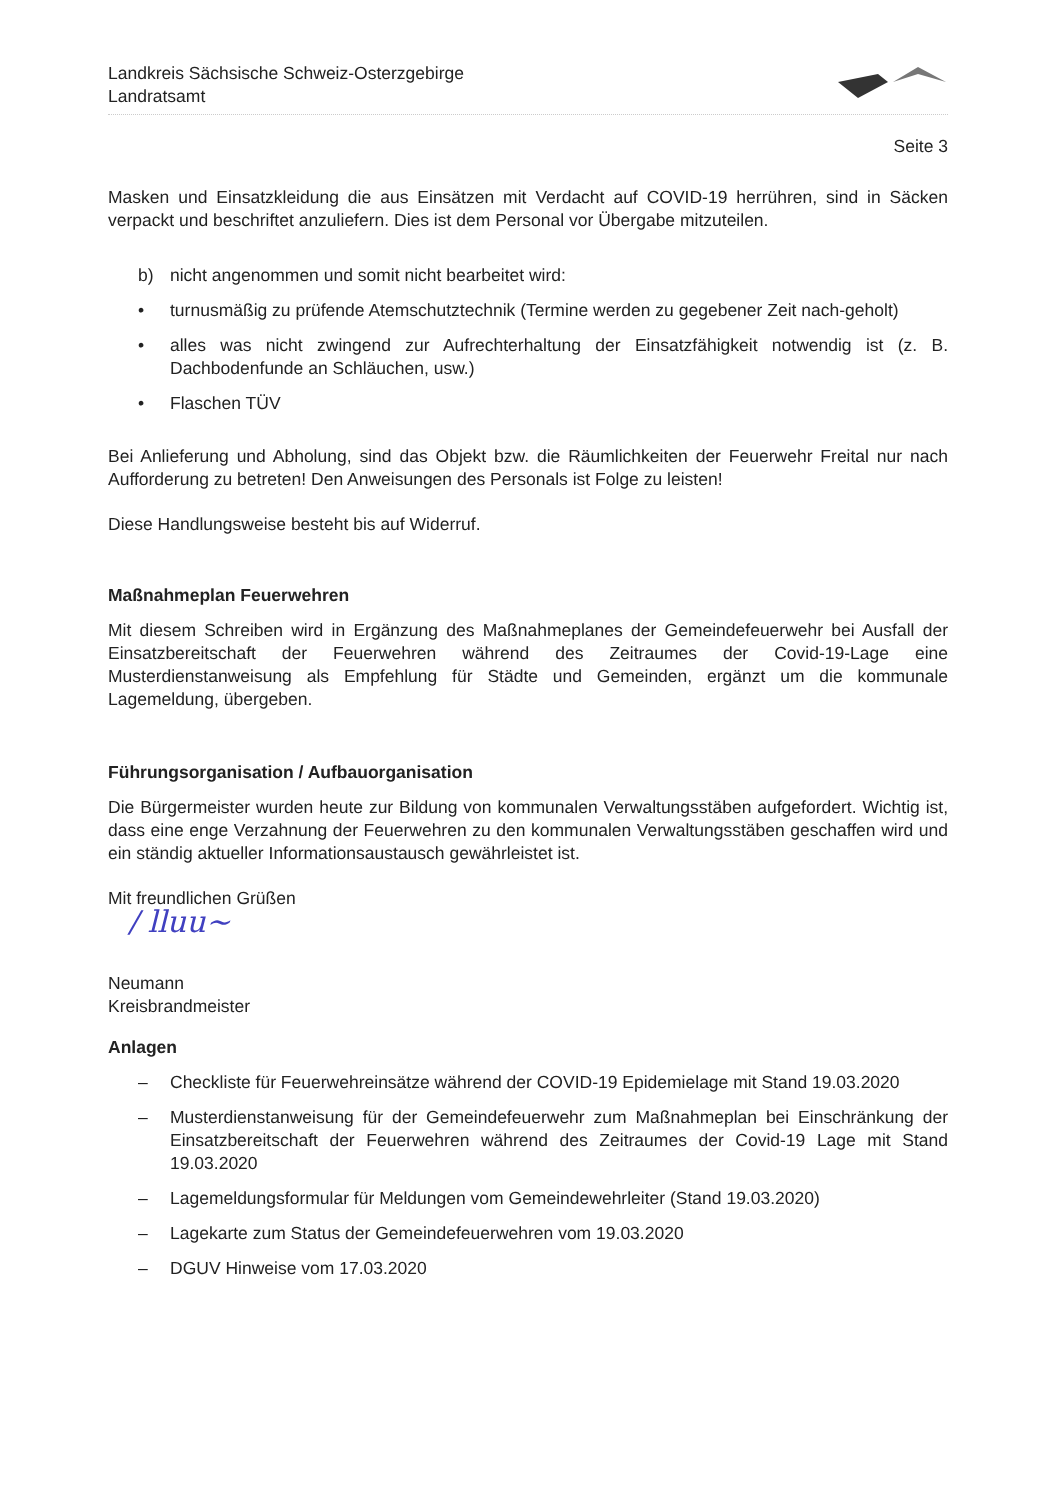Landkreis Sächsische Schweiz-Osterzgebirge
Landratsamt
Seite 3
Masken und Einsatzkleidung die aus Einsätzen mit Verdacht auf COVID-19 herrühren, sind in Säcken verpackt und beschriftet anzuliefern. Dies ist dem Personal vor Übergabe mitzuteilen.
b) nicht angenommen und somit nicht bearbeitet wird:
• turnusmäßig zu prüfende Atemschutztechnik (Termine werden zu gegebener Zeit nach-geholt)
• alles was nicht zwingend zur Aufrechterhaltung der Einsatzfähigkeit notwendig ist (z. B. Dachbodenfunde an Schläuchen, usw.)
• Flaschen TÜV
Bei Anlieferung und Abholung, sind das Objekt bzw. die Räumlichkeiten der Feuerwehr Freital nur nach Aufforderung zu betreten! Den Anweisungen des Personals ist Folge zu leisten!
Diese Handlungsweise besteht bis auf Widerruf.
Maßnahmeplan Feuerwehren
Mit diesem Schreiben wird in Ergänzung des Maßnahmeplanes der Gemeindefeuerwehr bei Ausfall der Einsatzbereitschaft der Feuerwehren während des Zeitraumes der Covid-19-Lage eine Musterdienstanweisung als Empfehlung für Städte und Gemeinden, ergänzt um die kommunale Lagemeldung, übergeben.
Führungsorganisation / Aufbauorganisation
Die Bürgermeister wurden heute zur Bildung von kommunalen Verwaltungsstäben aufgefordert. Wichtig ist, dass eine enge Verzahnung der Feuerwehren zu den kommunalen Verwaltungsstäben geschaffen wird und ein ständig aktueller Informationsaustausch gewährleistet ist.
Mit freundlichen Grüßen
/ lluu~
Neumann
Kreisbrandmeister
Anlagen
– Checkliste für Feuerwehreinsätze während der COVID-19 Epidemielage mit Stand 19.03.2020
– Musterdienstanweisung für der Gemeindefeuerwehr zum Maßnahmeplan bei Einschränkung der Einsatzbereitschaft der Feuerwehren während des Zeitraumes der Covid-19 Lage mit Stand 19.03.2020
– Lagemeldungsformular für Meldungen vom Gemeindewehrleiter (Stand 19.03.2020)
– Lagekarte zum Status der Gemeindefeuerwehren vom 19.03.2020
– DGUV Hinweise vom 17.03.2020